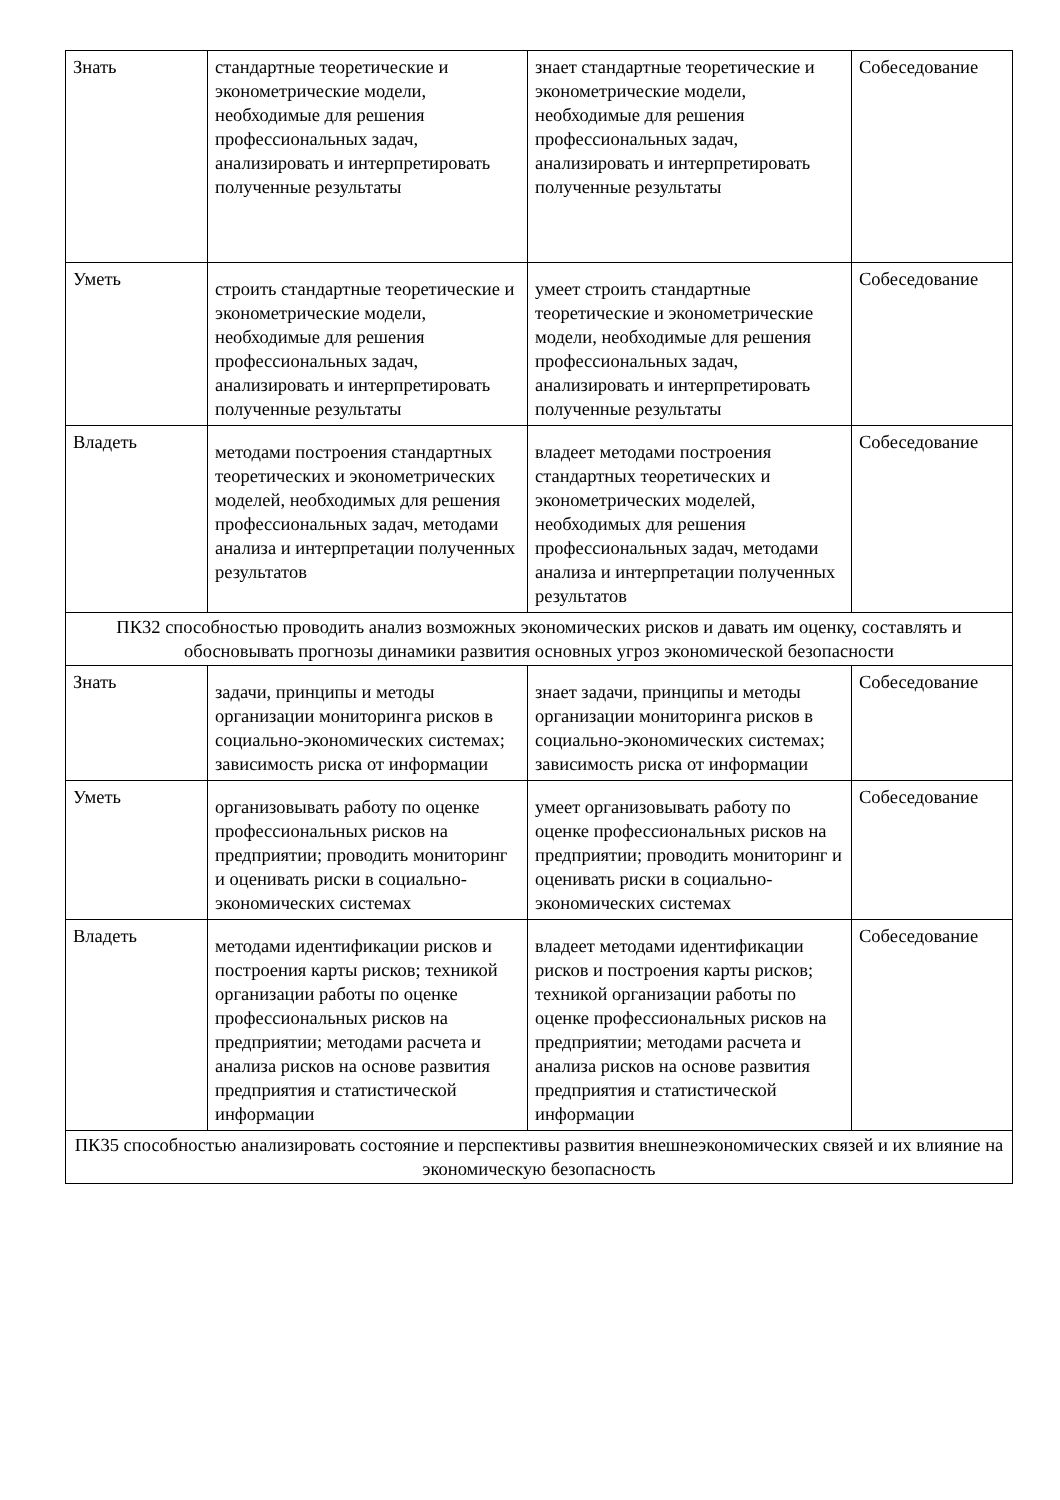| Знать | стандартные теоретические и эконометрические модели, необходимые для решения профессиональных задач, анализировать и интерпретировать полученные результаты | знает стандартные теоретические и эконометрические модели, необходимые для решения профессиональных задач, анализировать и интерпретировать полученные результаты | Собеседование |
| Уметь | строить стандартные теоретические и эконометрические модели, необходимые для решения профессиональных задач, анализировать и интерпретировать полученные результаты | умеет строить стандартные теоретические и эконометрические модели, необходимые для решения профессиональных задач, анализировать и интерпретировать полученные результаты | Собеседование |
| Владеть | методами построения стандартных теоретических и эконометрических моделей, необходимых для решения профессиональных задач, методами анализа и интерпретации полученных результатов | владеет методами построения стандартных теоретических и эконометрических моделей, необходимых для решения профессиональных задач, методами анализа и интерпретации полученных результатов | Собеседование |
| ПК32 способностью проводить анализ возможных экономических рисков и давать им оценку, составлять и обосновывать прогнозы динамики развития основных угроз экономической безопасности | | | |
| Знать | задачи, принципы и методы организации мониторинга рисков в социально-экономических системах; зависимость риска от информации | знает задачи, принципы и методы организации мониторинга рисков в социально-экономических системах; зависимость риска от информации | Собеседование |
| Уметь | организовывать работу по оценке профессиональных рисков на предприятии; проводить мониторинг и оценивать риски в социально-экономических системах | умеет организовывать работу по оценке профессиональных рисков на предприятии; проводить мониторинг и оценивать риски в социально-экономических системах | Собеседование |
| Владеть | методами идентификации рисков и построения карты рисков; техникой организации работы по оценке профессиональных рисков на предприятии; методами расчета и анализа рисков на основе развития предприятия и статистической информации | владеет методами идентификации рисков и построения карты рисков; техникой организации работы по оценке профессиональных рисков на предприятии; методами расчета и анализа рисков на основе развития предприятия и статистической информации | Собеседование |
| ПК35 способностью анализировать состояние и перспективы развития внешнеэкономических связей и их влияние на экономическую безопасность | | | |